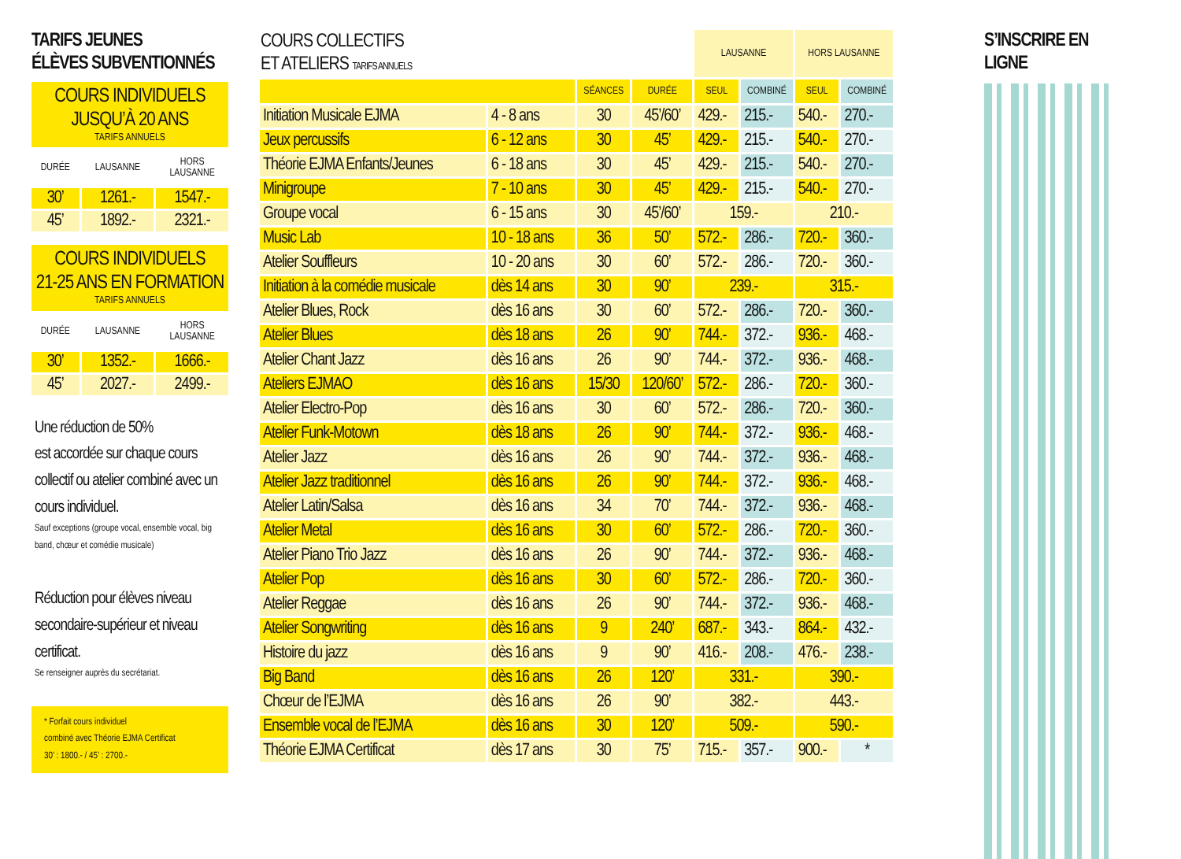TARIFS JEUNES
ÉLÈVES SUBVENTIONNÉS
COURS INDIVIDUELS
JUSQU’À 20 ANS
TARIFS ANNUELS
| DURÉE | LAUSANNE | HORS LAUSANNE |
| --- | --- | --- |
| 30’ | 1261.- | 1547.- |
| 45’ | 1892.- | 2321.- |
COURS INDIVIDUELS
21-25 ANS EN FORMATION
TARIFS ANNUELS
| DURÉE | LAUSANNE | HORS LAUSANNE |
| --- | --- | --- |
| 30’ | 1352.- | 1666.- |
| 45’ | 2027.- | 2499.- |
Une réduction de 50%
est accordée sur chaque cours collectif ou atelier combiné avec un cours individuel.
Sauf exceptions (groupe vocal, ensemble vocal, big band, chœur et comédie musicale)
Réduction pour élèves niveau secondaire-supérieur et niveau certificat.
Se renseigner auprès du secrétariat.
* Forfait cours individuel
combiné avec Théorie EJMA Certificat
30’ : 1800.- / 45’ : 2700.-
| COURS COLLECTIFS ET ATELIERS TARIFS ANNUELS | | | | LAUSANNE | | HORS LAUSANNE | |
| --- | --- | --- | --- | --- | --- | --- | --- |
| | | SÉANCES | DURÉE | SEUL | COMBINÉ | SEUL | COMBINÉ |
| Initiation Musicale EJMA | 4 - 8 ans | 30 | 45’/60’ | 429.- | 215.- | 540.- | 270.- |
| Jeux percussifs | 6 - 12 ans | 30 | 45’ | 429.- | 215.- | 540.- | 270.- |
| Théorie EJMA Enfants/Jeunes | 6 - 18 ans | 30 | 45’ | 429.- | 215.- | 540.- | 270.- |
| Minigroupe | 7 - 10 ans | 30 | 45’ | 429.- | 215.- | 540.- | 270.- |
| Groupe vocal | 6 - 15 ans | 30 | 45’/60’ | 159.- | | 210.- | |
| Music Lab | 10 - 18 ans | 36 | 50’ | 572.- | 286.- | 720.- | 360.- |
| Atelier Souffleurs | 10 - 20 ans | 30 | 60’ | 572.- | 286.- | 720.- | 360.- |
| Initiation à la comédie musicale | dès 14 ans | 30 | 90’ | 239.- | | 315.- | |
| Atelier Blues, Rock | dès 16 ans | 30 | 60’ | 572.- | 286.- | 720.- | 360.- |
| Atelier Blues | dès 18 ans | 26 | 90’ | 744.- | 372.- | 936.- | 468.- |
| Atelier Chant Jazz | dès 16 ans | 26 | 90’ | 744.- | 372.- | 936.- | 468.- |
| Ateliers EJMAO | dès 16 ans | 15/30 | 120/60’ | 572.- | 286.- | 720.- | 360.- |
| Atelier Electro-Pop | dès 16 ans | 30 | 60’ | 572.- | 286.- | 720.- | 360.- |
| Atelier Funk-Motown | dès 18 ans | 26 | 90’ | 744.- | 372.- | 936.- | 468.- |
| Atelier Jazz | dès 16 ans | 26 | 90’ | 744.- | 372.- | 936.- | 468.- |
| Atelier Jazz traditionnel | dès 16 ans | 26 | 90’ | 744.- | 372.- | 936.- | 468.- |
| Atelier Latin/Salsa | dès 16 ans | 34 | 70’ | 744.- | 372.- | 936.- | 468.- |
| Atelier Metal | dès 16 ans | 30 | 60’ | 572.- | 286.- | 720.- | 360.- |
| Atelier Piano Trio Jazz | dès 16 ans | 26 | 90’ | 744.- | 372.- | 936.- | 468.- |
| Atelier Pop | dès 16 ans | 30 | 60’ | 572.- | 286.- | 720.- | 360.- |
| Atelier Reggae | dès 16 ans | 26 | 90’ | 744.- | 372.- | 936.- | 468.- |
| Atelier Songwriting | dès 16 ans | 9 | 240’ | 687.- | 343.- | 864.- | 432.- |
| Histoire du jazz | dès 16 ans | 9 | 90’ | 416.- | 208.- | 476.- | 238.- |
| Big Band | dès 16 ans | 26 | 120’ | 331.- | | 390.- | |
| Chœur de l’EJMA | dès 16 ans | 26 | 90’ | 382.- | | 443.- | |
| Ensemble vocal de l’EJMA | dès 16 ans | 30 | 120’ | 509.- | | 590.- | |
| Théorie EJMA Certificat | dès 17 ans | 30 | 75’ | 715.- | 357.- | 900.- | * |
S’INSCRIRE EN LIGNE